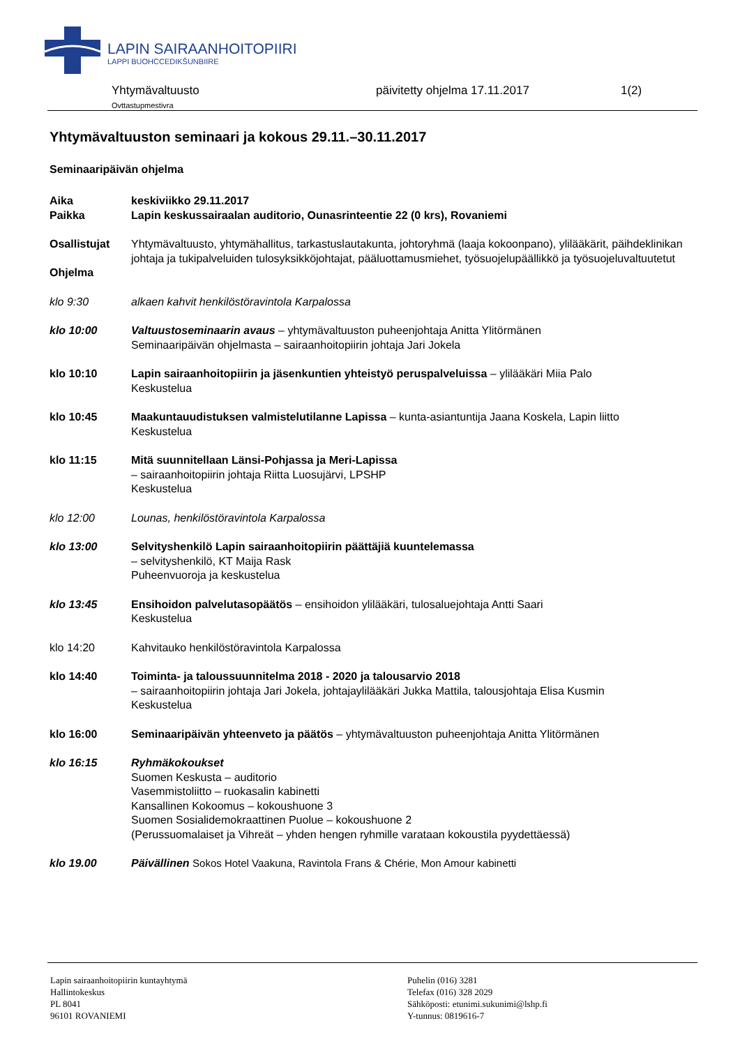LAPIN SAIRAANHOITOPIIRI
LAPPI BUOHCCEDIKŠUNBIIRE
Yhtymävaltuusto
Ovttastupmestivra
päivitetty ohjelma 17.11.2017 1(2)
Yhtymävaltuuston seminaari ja kokous 29.11.–30.11.2017
Seminaaripäivän ohjelma
Aika keskiviikko 29.11.2017
Paikka Lapin keskussairaalan auditorio, Ounasrinteentie 22 (0 krs), Rovaniemi
Osallistujat Yhtymävaltuusto, yhtymähallitus, tarkastuslautakunta, johtoryhmä (laaja kokoonpano), ylilääkärit, päihdeklinikan johtaja ja tukipalveluiden tulosyksikköjohtajat, pääluottamusmiehet, työsuojelupäällikkö ja työsuojeluvaltuutetut
Ohjelma
klo 9:30 alkaen kahvit henkilöstöravintola Karpalossa
klo 10:00 Valtuustoseminaarin avaus – yhtymävaltuuston puheenjohtaja Anitta Ylitörmänen
Seminaaripäivän ohjelmasta – sairaanhoitopiirin johtaja Jari Jokela
klo 10:10 Lapin sairaanhoitopiirin ja jäsenkuntien yhteistyö peruspalveluissa – ylilääkäri Miia Palo
Keskustelua
klo 10:45 Maakuntauudistuksen valmistelutilanne Lapissa – kunta-asiantuntija Jaana Koskela, Lapin liitto
Keskustelua
klo 11:15 Mitä suunnitellaan Länsi-Pohjassa ja Meri-Lapissa
– sairaanhoitopiirin johtaja Riitta Luosujärvi, LPSHP
Keskustelua
klo 12:00 Lounas, henkilöstöravintola Karpalossa
klo 13:00 Selvityshenkilö Lapin sairaanhoitopiirin päättäjiä kuuntelemassa
– selvityshenkilö, KT Maija Rask
Puheenvuoroja ja keskustelua
klo 13:45 Ensihoidon palvelutasopäätös – ensihoidon ylilääkäri, tulosaluejohtaja Antti Saari
Keskustelua
klo 14:20 Kahvitauko henkilöstöravintola Karpalossa
klo 14:40 Toiminta- ja taloussuunnitelma 2018 - 2020 ja talousarvio 2018
– sairaanhoitopiirin johtaja Jari Jokela, johtajaylilääkäri Jukka Mattila, talousjohtaja Elisa Kusmin
Keskustelua
klo 16:00 Seminaaripäivän yhteenveto ja päätös – yhtymävaltuuston puheenjohtaja Anitta Ylitörmänen
klo 16:15 Ryhmäkokoukset
Suomen Keskusta – auditorio
Vasemmistoliitto – ruokasalin kabinetti
Kansallinen Kokoomus – kokoushuone 3
Suomen Sosialidemokraattinen Puolue – kokoushuone 2
(Perussuomalaiset ja Vihreät – yhden hengen ryhmille varataan kokoustila pyydettäessä)
klo 19.00 Päivällinen Sokos Hotel Vaakuna, Ravintola Frans & Chérie, Mon Amour kabinetti
Lapin sairaanhoitopiirin kuntayhtymä
Hallintokeskus
PL 8041
96101 ROVANIEMI
Puhelin (016) 3281
Telefax (016) 328 2029
Sähköposti: etunimi.sukunimi@lshp.fi
Y-tunnus: 0819616-7